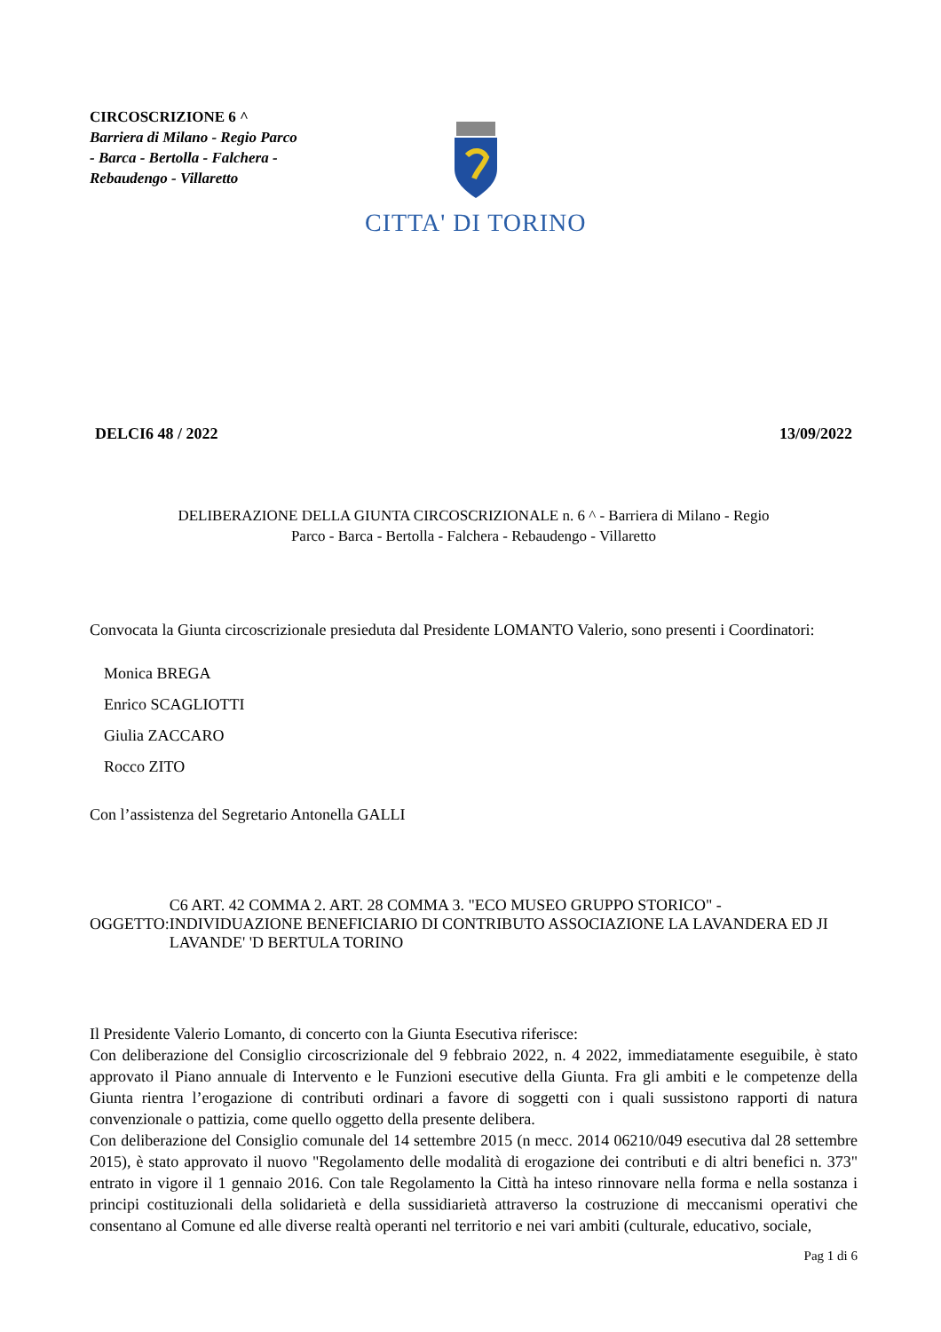CIRCOSCRIZIONE 6 ^
Barriera di Milano - Regio Parco - Barca - Bertolla - Falchera - Rebaudengo - Villaretto
CITTA' DI TORINO
DELCI6 48 / 2022 13/09/2022
DELIBERAZIONE DELLA GIUNTA CIRCOSCRIZIONALE n. 6 ^ - Barriera di Milano - Regio
Parco - Barca - Bertolla - Falchera - Rebaudengo - Villaretto
Convocata la Giunta circoscrizionale presieduta dal Presidente LOMANTO Valerio, sono presenti i Coordinatori:
Monica BREGA
Enrico SCAGLIOTTI
Giulia ZACCARO
Rocco ZITO
Con l’assistenza del Segretario Antonella GALLI
OGGETTO:
C6 ART. 42 COMMA 2. ART. 28 COMMA 3. "ECO MUSEO GRUPPO STORICO" - INDIVIDUAZIONE BENEFICIARIO DI CONTRIBUTO ASSOCIAZIONE LA LAVANDERA ED JI LAVANDE' 'D BERTULA TORINO
Il Presidente Valerio Lomanto, di concerto con la Giunta Esecutiva riferisce:
Con deliberazione del Consiglio circoscrizionale del 9 febbraio 2022, n. 4 2022, immediatamente eseguibile, è stato approvato il Piano annuale di Intervento e le Funzioni esecutive della Giunta. Fra gli ambiti e le competenze della Giunta rientra l’erogazione di contributi ordinari a favore di soggetti con i quali sussistono rapporti di natura convenzionale o pattizia, come quello oggetto della presente delibera.
Con deliberazione del Consiglio comunale del 14 settembre 2015 (n mecc. 2014 06210/049 esecutiva dal 28 settembre 2015), è stato approvato il nuovo "Regolamento delle modalità di erogazione dei contributi e di altri benefici n. 373" entrato in vigore il 1 gennaio 2016. Con tale Regolamento la Città ha inteso rinnovare nella forma e nella sostanza i principi costituzionali della solidarietà e della sussidiarietà attraverso la costruzione di meccanismi operativi che consentano al Comune ed alle diverse realtà operanti nel territorio e nei vari ambiti (culturale, educativo, sociale,
Pag 1 di 6